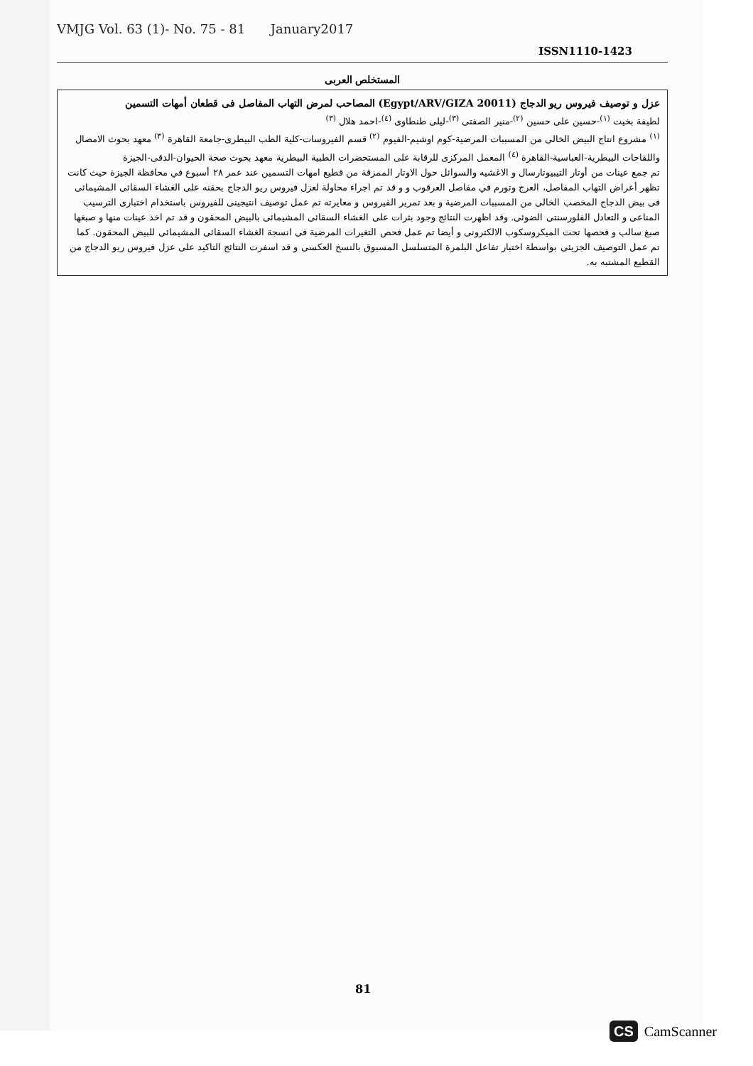VMJG Vol. 63 (1)- No. 75 - 81 January2017
ISSN1110-1423
المستخلص العربى
عزل و توصيف فيروس ريو الدجاج (Egypt/ARV/GIZA 20011) المصاحب لمرض التهاب المفاصل فى قطعان أمهات التسمين
لطيفة بخيت <sup>(١)</sup>-حسين على حسين <sup>(٢)</sup>-منير الصفتى <sup>(٣)</sup>-ليلى طنطاوى <sup>(٤)</sup>-احمد هلال <sup>(٣)</sup>
<sup>(١)</sup> مشروع انتاج البيض الخالى من المسببات المرضية-كوم اوشيم-الفيوم <sup>(٢)</sup> قسم الفيروسات-كلية الطب البيطرى-جامعة القاهرة <sup>(٣)</sup> معهد بحوث الامصال واللقاحات البيطرية-العباسية-القاهرة <sup>(٤)</sup> المعمل المركزى للرقابة على المستحضرات الطبية البيطرية معهد بحوث صحة الحيوان-الدقى-الجيزة
تم جمع عينات من أوتار التيبيوتارسال و الاغشيه والسوائل حول الاوتار الممزقة من قطيع امهات التسمين عند عمر ٢٨ أسبوع في محافظة الجيزة حيث كانت تظهر أعراض التهاب المفاصل، العرج وتورم في مفاصل العرقوب و و قد تم اجراء محاولة لعزل فيروس ريو الدجاج بحقنه على الغشاء السقائى المشيمائى فى بيض الدجاج المخصب الخالى من المسببات المرضية و بعد تمرير الفيروس و معايرته تم عمل توصيف انتيجينى للفيروس باستخدام اختبارى الترسيب المناعى و التعادل الفلورسنتى الضوئى. وقد اظهرت النتائج وجود بثرات على الغشاء السقائى المشيمائى بالبيض المحقون و قد تم اخذ عينات منها و صبغها صبغ سالب و فحصها تحت الميكروسكوب الالكترونى و أيضا تم عمل فحص التغيرات المرضية فى انسجة الغشاء السقائى المشيمائى للبيض المحقون. كما تم عمل التوصيف الجزيئى بواسطة اختبار تفاعل البلمرة المتسلسل المسبوق بالنسخ العكسى و قد اسفرت النتائج التاكيد على عزل فيروس ريو الدجاج من القطيع المشتبه به.
81
CS CamScanner